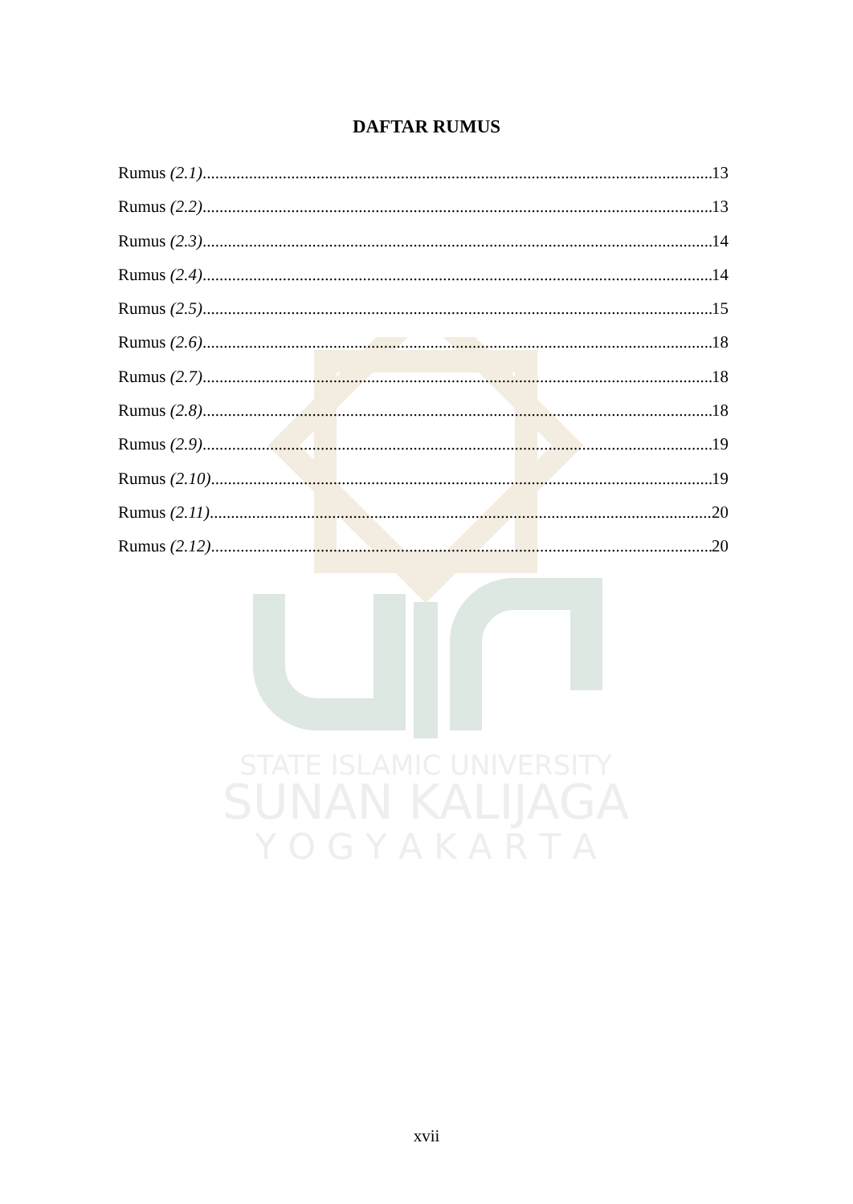STATE ISLAMIC UNIVERSITY
SUNAN KALIJAGA
Y O G Y A K A R T A
DAFTAR RUMUS
Rumus (2.1) 13
Rumus (2.2) 13
Rumus (2.3) 14
Rumus (2.4) 14
Rumus (2.5) 15
Rumus (2.6) 18
Rumus (2.7) 18
Rumus (2.8) 18
Rumus (2.9) 19
Rumus (2.10) 19
Rumus (2.11) 20
Rumus (2.12) 20
xvii